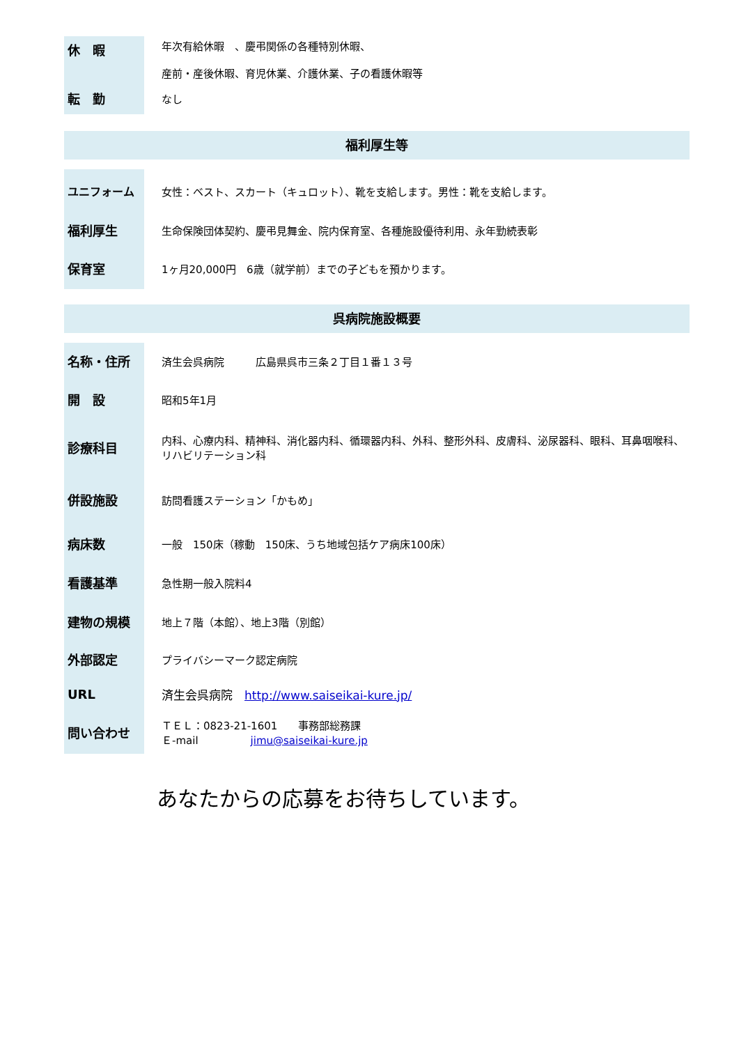| 休 暇 | 年次有給休暇 、慶弔関係の各種特別休暇、 産前・産後休暇、育児休業、介護休業、子の看護休暇等 |
| 転 勤 | なし |
福利厚生等
| ユニフォーム | 女性：ベスト、スカート（キュロット）、靴を支給します。男性：靴を支給します。 |
| 福利厚生 | 生命保険団体契約、慶弔見舞金、院内保育室、各種施設優待利用、永年勤続表彰 |
| 保育室 | 1ヶ月20,000円 6歳（就学前）までの子どもを預かります。 |
呉病院施設概要
| 名称・住所 | 済生会呉病院 広島県呉市三条２丁目１番１３号 |
| 開 設 | 昭和5年1月 |
| 診療科目 | 内科、心療内科、精神科、消化器内科、循環器内科、外科、整形外科、皮膚科、泌尿器科、眼科、耳鼻咽喉科、リハビリテーション科 |
| 併設施設 | 訪問看護ステーション「かもめ」 |
| 病床数 | 一般 150床（稼動 150床、うち地域包括ケア病床100床） |
| 看護基準 | 急性期一般入院料4 |
| 建物の規模 | 地上７階（本館）、地上3階（別館） |
| 外部認定 | プライバシーマーク認定病院 |
| URL | 済生会呉病院 http://www.saiseikai-kure.jp/ |
| 問い合わせ | ＴＥＬ：0823-21-1601 事務部総務課 Ｅ-mail jimu@saiseikai-kure.jp |
あなたからの応募をお待ちしています。